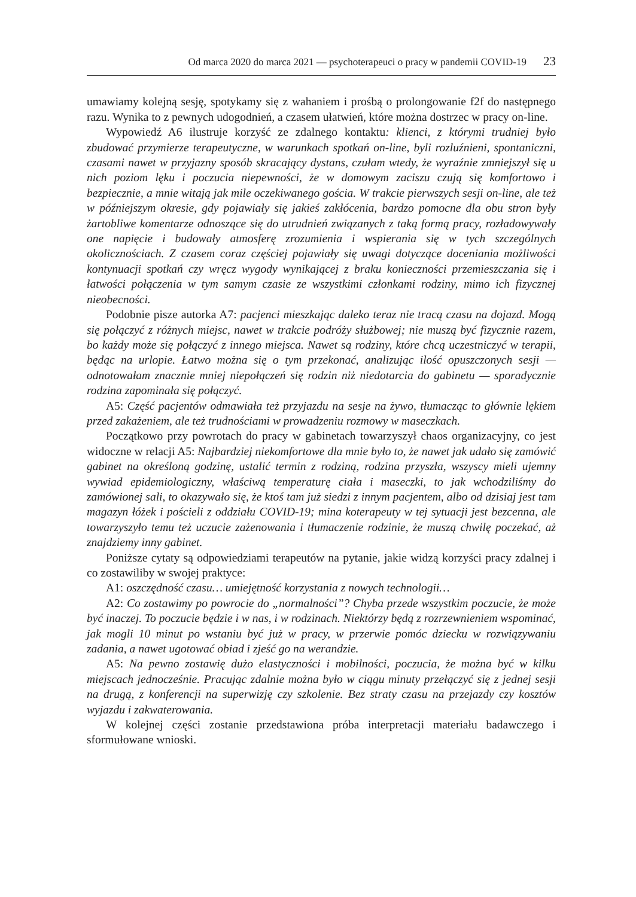Od marca 2020 do marca 2021 — psychoterapeuci o pracy w pandemii COVID-19 23
umawiamy kolejną sesję, spotykamy się z wahaniem i prośbą o prolongowanie f2f do następnego razu. Wynika to z pewnych udogodnień, a czasem ułatwień, które można dostrzec w pracy on-line.
Wypowiedź A6 ilustruje korzyść ze zdalnego kontaktu: klienci, z którymi trudniej było zbudować przymierze terapeutyczne, w warunkach spotkań on-line, byli rozluźnieni, spontaniczni, czasami nawet w przyjazny sposób skracający dystans, czułam wtedy, że wyraźnie zmniejszył się u nich poziom lęku i poczucia niepewności, że w domowym zaciszu czują się komfortowo i bezpiecznie, a mnie witają jak mile oczekiwanego gościa. W trakcie pierwszych sesji on-line, ale też w późniejszym okresie, gdy pojawiały się jakieś zakłócenia, bardzo pomocne dla obu stron były żartobliwe komentarze odnoszące się do utrudnień związanych z taką formą pracy, rozładowywały one napięcie i budowały atmosferę zrozumienia i wspierania się w tych szczególnych okolicznościach. Z czasem coraz częściej pojawiały się uwagi dotyczące doceniania możliwości kontynuacji spotkań czy wręcz wygody wynikającej z braku konieczności przemieszczania się i łatwości połączenia w tym samym czasie ze wszystkimi członkami rodziny, mimo ich fizycznej nieobecności.
Podobnie pisze autorka A7: pacjenci mieszkając daleko teraz nie tracą czasu na dojazd. Mogą się połączyć z różnych miejsc, nawet w trakcie podróży służbowej; nie muszą być fizycznie razem, bo każdy może się połączyć z innego miejsca. Nawet są rodziny, które chcą uczestniczyć w terapii, będąc na urlopie. Łatwo można się o tym przekonać, analizując ilość opuszczonych sesji — odnotowałam znacznie mniej niepołączeń się rodzin niż niedotarcia do gabinetu — sporadycznie rodzina zapominała się połączyć.
A5: Część pacjentów odmawiała też przyjazdu na sesje na żywo, tłumacząc to głównie lękiem przed zakażeniem, ale też trudnościami w prowadzeniu rozmowy w maseczkach.
Początkowo przy powrotach do pracy w gabinetach towarzyszył chaos organizacyjny, co jest widoczne w relacji A5: Najbardziej niekomfortowe dla mnie było to, że nawet jak udało się zamówić gabinet na określoną godzinę, ustalić termin z rodziną, rodzina przyszła, wszyscy mieli ujemny wywiad epidemiologiczny, właściwą temperaturę ciała i maseczki, to jak wchodziliśmy do zamówionej sali, to okazywało się, że ktoś tam już siedzi z innym pacjentem, albo od dzisiaj jest tam magazyn łóżek i pościeli z oddziału COVID-19; mina koterapeuty w tej sytuacji jest bezcenna, ale towarzyszyło temu też uczucie zażenowania i tłumaczenie rodzinie, że muszą chwilę poczekać, aż znajdziemy inny gabinet.
Poniższe cytaty są odpowiedziami terapeutów na pytanie, jakie widzą korzyści pracy zdalnej i co zostawiliby w swojej praktyce:
A1: oszczędność czasu… umiejętność korzystania z nowych technologii…
A2: Co zostawimy po powrocie do „normalności”? Chyba przede wszystkim poczucie, że może być inaczej. To poczucie będzie i w nas, i w rodzinach. Niektórzy będą z rozrzewnieniem wspominać, jak mogli 10 minut po wstaniu być już w pracy, w przerwie pomóc dziecku w rozwiązywaniu zadania, a nawet ugotować obiad i zjeść go na werandzie.
A5: Na pewno zostawię dużo elastyczności i mobilności, poczucia, że można być w kilku miejscach jednocześnie. Pracując zdalnie można było w ciągu minuty przełączyć się z jednej sesji na drugą, z konferencji na superwizję czy szkolenie. Bez straty czasu na przejazdy czy kosztów wyjazdu i zakwaterowania.
W kolejnej części zostanie przedstawiona próba interpretacji materiału badawczego i sformułowane wnioski.